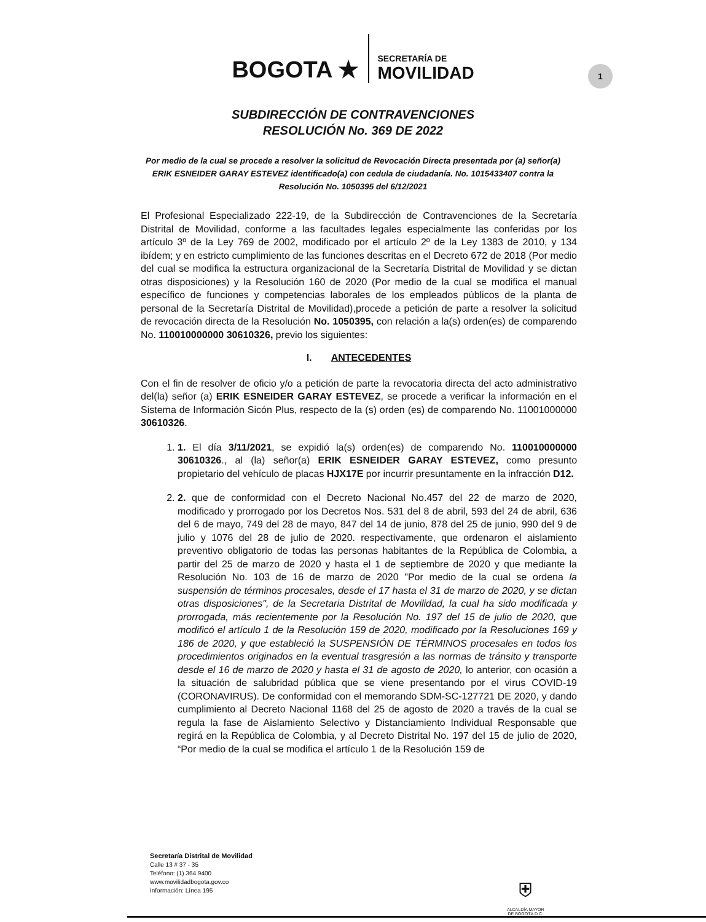BOGOTA ★
SECRETARÍA DE
MOVILIDAD
1
SUBDIRECCIÓN DE CONTRAVENCIONES
RESOLUCIÓN No. 369 DE 2022
Por medio de la cual se procede a resolver la solicitud de Revocación Directa presentada por (a) señor(a)
ERIK ESNEIDER GARAY ESTEVEZ identificado(a) con cedula de ciudadanía. No. 1015433407 contra la Resolución No. 1050395 del 6/12/2021
El Profesional Especializado 222-19, de la Subdirección de Contravenciones de la Secretaría Distrital de Movilidad, conforme a las facultades legales especialmente las conferidas por los artículo 3º de la Ley 769 de 2002, modificado por el artículo 2º de la Ley 1383 de 2010, y 134 ibídem; y en estricto cumplimiento de las funciones descritas en el Decreto 672 de 2018 (Por medio del cual se modifica la estructura organizacional de la Secretaría Distrital de Movilidad y se dictan otras disposiciones) y la Resolución 160 de 2020 (Por medio de la cual se modifica el manual específico de funciones y competencias laborales de los empleados públicos de la planta de personal de la Secretaría Distrital de Movilidad),procede a petición de parte a resolver la solicitud de revocación directa de la Resolución No. 1050395, con relación a la(s) orden(es) de comparendo No. 110010000000 30610326, previo los siguientes:
I. ANTECEDENTES
Con el fin de resolver de oficio y/o a petición de parte la revocatoria directa del acto administrativo del(la) señor (a) ERIK ESNEIDER GARAY ESTEVEZ, se procede a verificar la información en el Sistema de Información Sicón Plus, respecto de la (s) orden (es) de comparendo No. 11001000000 30610326.
1. 1. El día 3/11/2021, se expidió la(s) orden(es) de comparendo No. 110010000000 30610326., al (la) señor(a) ERIK ESNEIDER GARAY ESTEVEZ, como presunto propietario del vehículo de placas HJX17E por incurrir presuntamente en la infracción D12.
2. 2. que de conformidad con el Decreto Nacional No.457 del 22 de marzo de 2020, modificado y prorrogado por los Decretos Nos. 531 del 8 de abril, 593 del 24 de abril, 636 del 6 de mayo, 749 del 28 de mayo, 847 del 14 de junio, 878 del 25 de junio, 990 del 9 de julio y 1076 del 28 de julio de 2020. respectivamente, que ordenaron el aislamiento preventivo obligatorio de todas las personas habitantes de la República de Colombia, a partir del 25 de marzo de 2020 y hasta el 1 de septiembre de 2020 y que mediante la Resolución No. 103 de 16 de marzo de 2020 "Por medio de la cual se ordena la suspensión de términos procesales, desde el 17 hasta el 31 de marzo de 2020, y se dictan otras disposiciones", de la Secretaria Distrital de Movilidad, la cual ha sido modificada y prorrogada, más recientemente por la Resolución No. 197 del 15 de julio de 2020, que modificó el artículo 1 de la Resolución 159 de 2020, modificado por la Resoluciones 169 y 186 de 2020, y que estableció la SUSPENSIÓN DE TÉRMINOS procesales en todos los procedimientos originados en la eventual trasgresión a las normas de tránsito y transporte desde el 16 de marzo de 2020 y hasta el 31 de agosto de 2020, lo anterior, con ocasión a la situación de salubridad pública que se viene presentando por el virus COVID-19 (CORONAVIRUS). De conformidad con el memorando SDM-SC-127721 DE 2020, y dando cumplimiento al Decreto Nacional 1168 del 25 de agosto de 2020 a través de la cual se regula la fase de Aislamiento Selectivo y Distanciamiento Individual Responsable que regirá en la República de Colombia, y al Decreto Distrital No. 197 del 15 de julio de 2020, “Por medio de la cual se modifica el artículo 1 de la Resolución 159 de
Secretaría Distrital de Movilidad
Calle 13 # 37 - 35
Teléfono: (1) 364 9400
www.movilidadbogota.gov.co
Información: Línea 195
⛨
ALCALDÍA MAYOR
DE BOGOTÁ D.C.